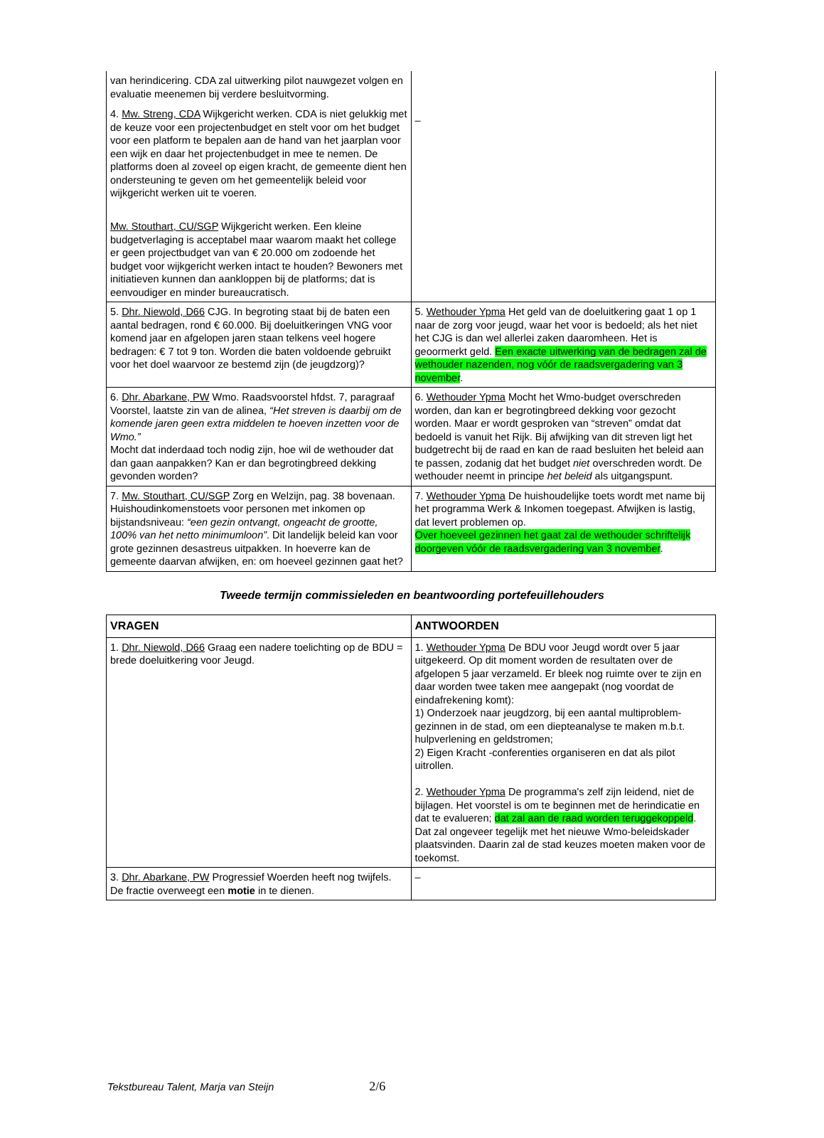| van herindicering. CDA zal uitwerking pilot nauwgezet volgen en evaluatie meenemen bij verdere besluitvorming. 4. Mw. Streng, CDA Wijkgericht werken. CDA is niet gelukkig met de keuze voor een projectenbudget en stelt voor om het budget voor een platform te bepalen aan de hand van het jaarplan voor een wijk en daar het projectenbudget in mee te nemen. De platforms doen al zoveel op eigen kracht, de gemeente dient hen ondersteuning te geven om het gemeentelijk beleid voor wijkgericht werken uit te voeren. Mw. Stouthart, CU/SGP Wijkgericht werken. Een kleine budgetverlaging is acceptabel maar waarom maakt het college er geen projectbudget van van € 20.000 om zodoende het budget voor wijkgericht werken intact te houden? Bewoners met initiatieven kunnen dan aankloppen bij de platforms; dat is eenvoudiger en minder bureaucratisch. | – |
| 5. Dhr. Niewold, D66 CJG. In begroting staat bij de baten een aantal bedragen, rond € 60.000. Bij doeluitkeringen VNG voor komend jaar en afgelopen jaren staan telkens veel hogere bedragen: € 7 tot 9 ton. Worden die baten voldoende gebruikt voor het doel waarvoor ze bestemd zijn (de jeugdzorg)? | 5. Wethouder Ypma Het geld van de doeluitkering gaat 1 op 1 naar de zorg voor jeugd, waar het voor is bedoeld; als het niet het CJG is dan wel allerlei zaken daaromheen. Het is geoormerkt geld. Een exacte uitwerking van de bedragen zal de wethouder nazenden, nog vóór de raadsvergadering van 3 november . |
| 6. Dhr. Abarkane, PW Wmo. Raadsvoorstel hfdst. 7, paragraaf Voorstel, laatste zin van de alinea, “Het streven is daarbij om de komende jaren geen extra middelen te hoeven inzetten voor de Wmo.” Mocht dat inderdaad toch nodig zijn, hoe wil de wethouder dat dan gaan aanpakken? Kan er dan begrotingbreed dekking gevonden worden? | 6. Wethouder Ypma Mocht het Wmo-budget overschreden worden, dan kan er begrotingbreed dekking voor gezocht worden. Maar er wordt gesproken van “streven” omdat dat bedoeld is vanuit het Rijk. Bij afwijking van dit streven ligt het budgetrecht bij de raad en kan de raad besluiten het beleid aan te passen, zodanig dat het budget niet overschreden wordt. De wethouder neemt in principe het beleid als uitgangspunt. |
| 7. Mw. Stouthart, CU/SGP Zorg en Welzijn, pag. 38 bovenaan. Huishoudinkomenstoets voor personen met inkomen op bijstandsniveau: “een gezin ontvangt, ongeacht de grootte, 100% van het netto minimumloon” . Dit landelijk beleid kan voor grote gezinnen desastreus uitpakken. In hoeverre kan de gemeente daarvan afwijken, en: om hoeveel gezinnen gaat het? | 7. Wethouder Ypma De huishoudelijke toets wordt met name bij het programma Werk & Inkomen toegepast. Afwijken is lastig, dat levert problemen op. Over hoeveel gezinnen het gaat zal de wethouder schriftelijk doorgeven vóór de raadsvergadering van 3 november . |
Tweede termijn commissieleden en beantwoording portefeuillehouders
| VRAGEN | ANTWOORDEN |
| --- | --- |
| 1. Dhr. Niewold, D66 Graag een nadere toelichting op de BDU = brede doeluitkering voor Jeugd. | 1. Wethouder Ypma De BDU voor Jeugd wordt over 5 jaar uitgekeerd. Op dit moment worden de resultaten over de afgelopen 5 jaar verzameld. Er bleek nog ruimte over te zijn en daar worden twee taken mee aangepakt (nog voordat de eindafrekening komt): 1) Onderzoek naar jeugdzorg, bij een aantal multiproblem-gezinnen in de stad, om een diepteanalyse te maken m.b.t. hulpverlening en geldstromen; 2) Eigen Kracht -conferenties organiseren en dat als pilot uitrollen. 2. Wethouder Ypma De programma's zelf zijn leidend, niet de bijlagen. Het voorstel is om te beginnen met de herindicatie en dat te evalueren; dat zal aan de raad worden teruggekoppeld . Dat zal ongeveer tegelijk met het nieuwe Wmo-beleidskader plaatsvinden. Daarin zal de stad keuzes moeten maken voor de toekomst. |
| 3. Dhr. Abarkane, PW Progressief Woerden heeft nog twijfels. De fractie overweegt een motie in te dienen. | – |
Tekstbureau Talent, Marja van Steijn 2/6